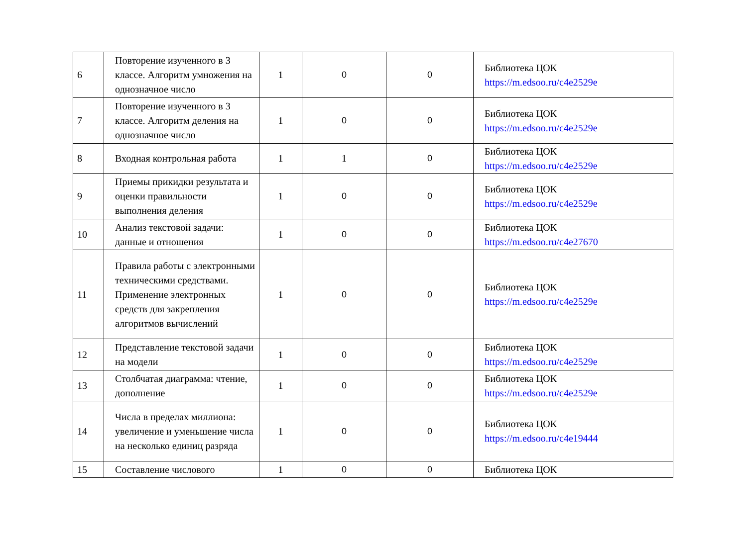| 6 | Повторение изученного в 3 классе. Алгоритм умножения на однозначное число | 1 | 0 | 0 | Библиотека ЦОК https://m.edsoo.ru/c4e2529e |
| 7 | Повторение изученного в 3 классе. Алгоритм деления на однозначное число | 1 | 0 | 0 | Библиотека ЦОК https://m.edsoo.ru/c4e2529e |
| 8 | Входная контрольная работа | 1 | 1 | 0 | Библиотека ЦОК https://m.edsoo.ru/c4e2529e |
| 9 | Приемы прикидки результата и оценки правильности выполнения деления | 1 | 0 | 0 | Библиотека ЦОК https://m.edsoo.ru/c4e2529e |
| 10 | Анализ текстовой задачи: данные и отношения | 1 | 0 | 0 | Библиотека ЦОК https://m.edsoo.ru/c4e27670 |
| 11 | Правила работы с электронными техническими средствами. Применение электронных средств для закрепления алгоритмов вычислений | 1 | 0 | 0 | Библиотека ЦОК https://m.edsoo.ru/c4e2529e |
| 12 | Представление текстовой задачи на модели | 1 | 0 | 0 | Библиотека ЦОК https://m.edsoo.ru/c4e2529e |
| 13 | Столбчатая диаграмма: чтение, дополнение | 1 | 0 | 0 | Библиотека ЦОК https://m.edsoo.ru/c4e2529e |
| 14 | Числа в пределах миллиона: увеличение и уменьшение числа на несколько единиц разряда | 1 | 0 | 0 | Библиотека ЦОК https://m.edsoo.ru/c4e19444 |
| 15 | Составление числового | 1 | 0 | 0 | Библиотека ЦОК |